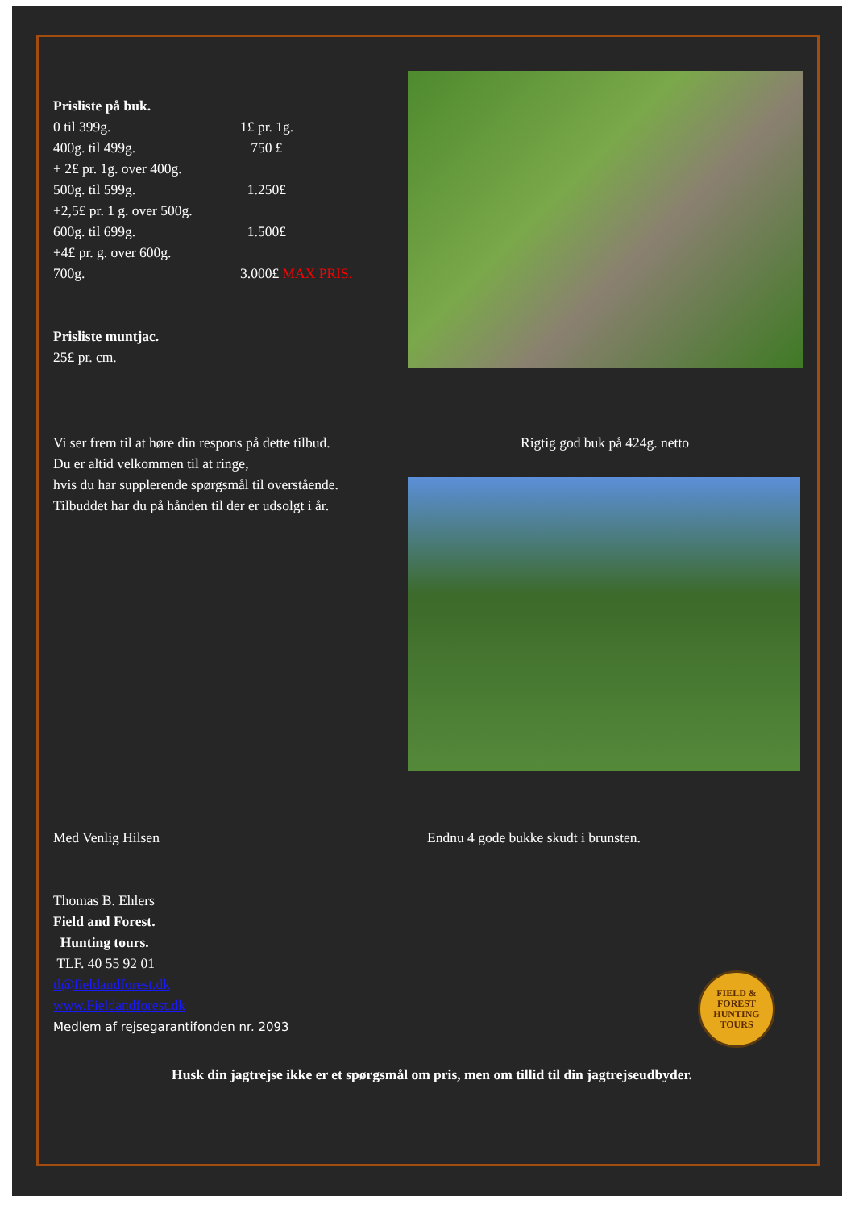Prisliste på buk.
0 til 399g. 1£ pr. 1g.
400g. til 499g. 750 £
+ 2£ pr. 1g. over 400g.
500g. til 599g. 1.250£
+2,5£ pr. 1 g. over 500g.
600g. til 699g. 1.500£
+4£ pr. g. over 600g.
700g. 3.000£ MAX PRIS.
Prisliste muntjac.
25£ pr. cm.
Vi ser frem til at høre din respons på dette tilbud.
Du er altid velkommen til at ringe,
hvis du har supplerende spørgsmål til overstående.
Tilbuddet har du på hånden til der er udsolgt i år.
Rigtig god buk på 424g. netto
Med Venlig Hilsen Endnu 4 gode bukke skudt i brunsten.
Thomas B. Ehlers
Field and Forest.
Hunting tours.
TLF. 40 55 92 01
tl@fieldandforest.dk
www.Fieldandforest.dk
Medlem af rejsegarantifonden nr. 2093
FIELD & FOREST
HUNTING
TOURS
Husk din jagtrejse ikke er et spørgsmål om pris, men om tillid til din jagtrejseudbyder.